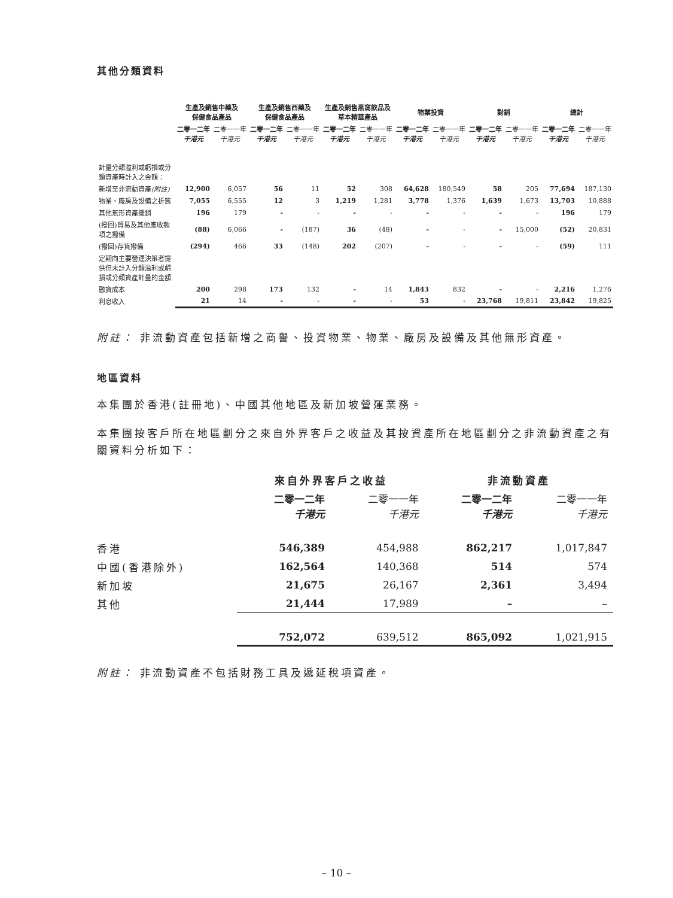其他分類資料
| | 生產及銷售中藥及 保健食品產品 | | 生產及銷售西藥及 保健食品產品 | | 生產及銷售燕窩飲品及 草本精華產品 | | 物業投資 | | 對銷 | | 總計 | |
| --- | --- | --- | --- | --- | --- | --- | --- | --- | --- | --- | --- | --- |
| | 二零一二年 千港元 | 二零一一年 千港元 | 二零一二年 千港元 | 二零一一年 千港元 | 二零一二年 千港元 | 二零一一年 千港元 | 二零一二年 千港元 | 二零一一年 千港元 | 二零一二年 千港元 | 二零一一年 千港元 | 二零一二年 千港元 | 二零一一年 千港元 |
| 計量分類溢利或虧損或分類資產時計入之金額： | | | | | | | | | | | | |
| 新增至非流動資產 (附註) | 12,900 | 6,057 | 56 | 11 | 52 | 308 | 64,628 | 180,549 | 58 | 205 | 77,694 | 187,130 |
| 物業、廠房及設備之折舊 | 7,055 | 6,555 | 12 | 3 | 1,219 | 1,281 | 3,778 | 1,376 | 1,639 | 1,673 | 13,703 | 10,888 |
| 其他無形資產攤銷 | 196 | 179 | - | - | - | - | - | - | - | - | 196 | 179 |
| (撥回)貿易及其他應收款項之撥備 | (88) | 6,066 | - | (187) | 36 | (48) | - | - | - | 15,000 | (52) | 20,831 |
| (撥回)存貨撥備 | (294) | 466 | 33 | (148) | 202 | (207) | - | - | - | - | (59) | 111 |
| 定期向主要營運決策者提供但未計入分類溢利或虧損或分類資產計量的金額 | | | | | | | | | | | | |
| 融資成本 | 200 | 298 | 173 | 132 | - | 14 | 1,843 | 832 | - | - | 2,216 | 1,276 |
| 利息收入 | 21 | 14 | - | - | - | - | 53 | - | 23,768 | 19,811 | 23,842 | 19,825 |
附註： 非流動資產包括新增之商譽、投資物業、物業、廠房及設備及其他無形資產。
地區資料
本集團於香港(註冊地)、中國其他地區及新加坡營運業務。
本集團按客戶所在地區劃分之來自外界客戶之收益及其按資產所在地區劃分之非流動資產之有關資料分析如下：
| | 來自外界客戶之收益 | | 非流動資產 | |
| --- | --- | --- | --- | --- |
| | 二零一二年 千港元 | 二零一一年 千港元 | 二零一二年 千港元 | 二零一一年 千港元 |
| 香港 | 546,389 | 454,988 | 862,217 | 1,017,847 |
| 中國(香港除外) | 162,564 | 140,368 | 514 | 574 |
| 新加坡 | 21,675 | 26,167 | 2,361 | 3,494 |
| 其他 | 21,444 | 17,989 | – | – |
| | 752,072 | 639,512 | 865,092 | 1,021,915 |
附註： 非流動資產不包括財務工具及遞延稅項資產。
– 10 –